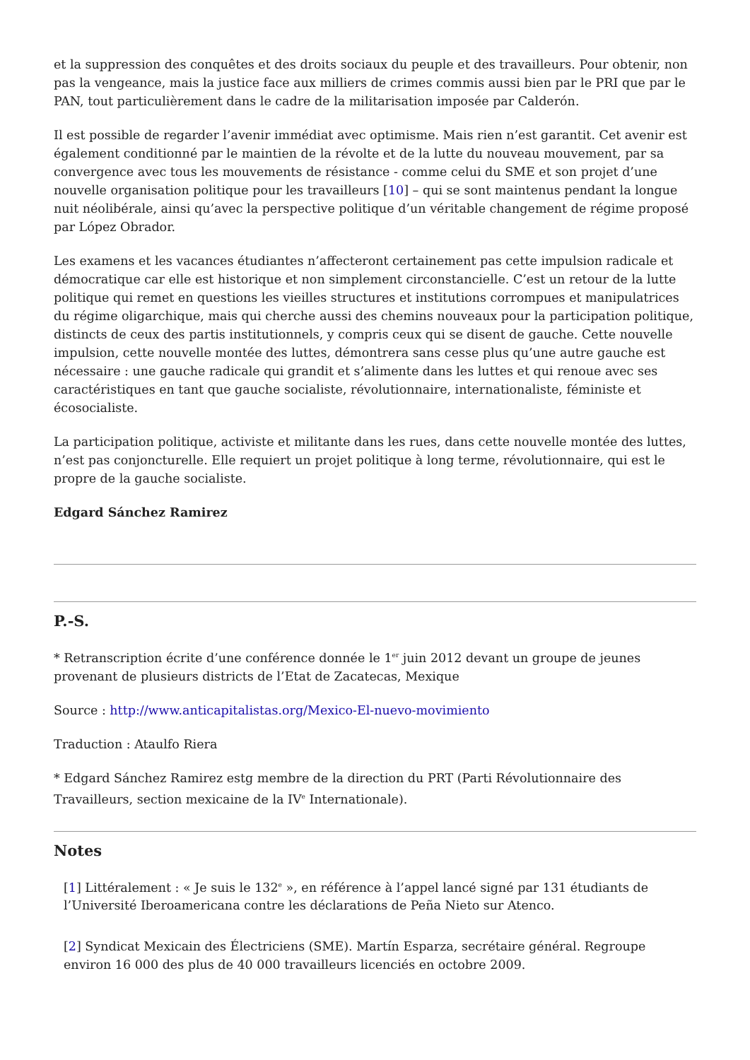et la suppression des conquêtes et des droits sociaux du peuple et des travailleurs. Pour obtenir, non pas la vengeance, mais la justice face aux milliers de crimes commis aussi bien par le PRI que par le PAN, tout particulièrement dans le cadre de la militarisation imposée par Calderón.
Il est possible de regarder l’avenir immédiat avec optimisme. Mais rien n’est garantit. Cet avenir est également conditionné par le maintien de la révolte et de la lutte du nouveau mouvement, par sa convergence avec tous les mouvements de résistance - comme celui du SME et son projet d’une nouvelle organisation politique pour les travailleurs [10] – qui se sont maintenus pendant la longue nuit néolibérale, ainsi qu’avec la perspective politique d’un véritable changement de régime proposé par López Obrador.
Les examens et les vacances étudiantes n’affecteront certainement pas cette impulsion radicale et démocratique car elle est historique et non simplement circonstancielle. C’est un retour de la lutte politique qui remet en questions les vieilles structures et institutions corrompues et manipulatrices du régime oligarchique, mais qui cherche aussi des chemins nouveaux pour la participation politique, distincts de ceux des partis institutionnels, y compris ceux qui se disent de gauche. Cette nouvelle impulsion, cette nouvelle montée des luttes, démontrera sans cesse plus qu’une autre gauche est nécessaire : une gauche radicale qui grandit et s’alimente dans les luttes et qui renoue avec ses caractéristiques en tant que gauche socialiste, révolutionnaire, internationaliste, féministe et écosocialiste.
La participation politique, activiste et militante dans les rues, dans cette nouvelle montée des luttes, n’est pas conjoncturelle. Elle requiert un projet politique à long terme, révolutionnaire, qui est le propre de la gauche socialiste.
Edgard Sánchez Ramirez
P.-S.
* Retranscription écrite d’une conférence donnée le 1<sup>er</sup> juin 2012 devant un groupe de jeunes provenant de plusieurs districts de l’Etat de Zacatecas, Mexique
Source : http://www.anticapitalistas.org/Mexico-El-nuevo-movimiento
Traduction : Ataulfo Riera
* Edgard Sánchez Ramirez estg membre de la direction du PRT (Parti Révolutionnaire des Travailleurs, section mexicaine de la IV<sup>e</sup> Internationale).
Notes
[1] Littéralement : « Je suis le 132<sup>e</sup> », en référence à l’appel lancé signé par 131 étudiants de l’Université Iberoamericana contre les déclarations de Peña Nieto sur Atenco.
[2] Syndicat Mexicain des Électriciens (SME). Martín Esparza, secrétaire général. Regroupe environ 16 000 des plus de 40 000 travailleurs licenciés en octobre 2009.